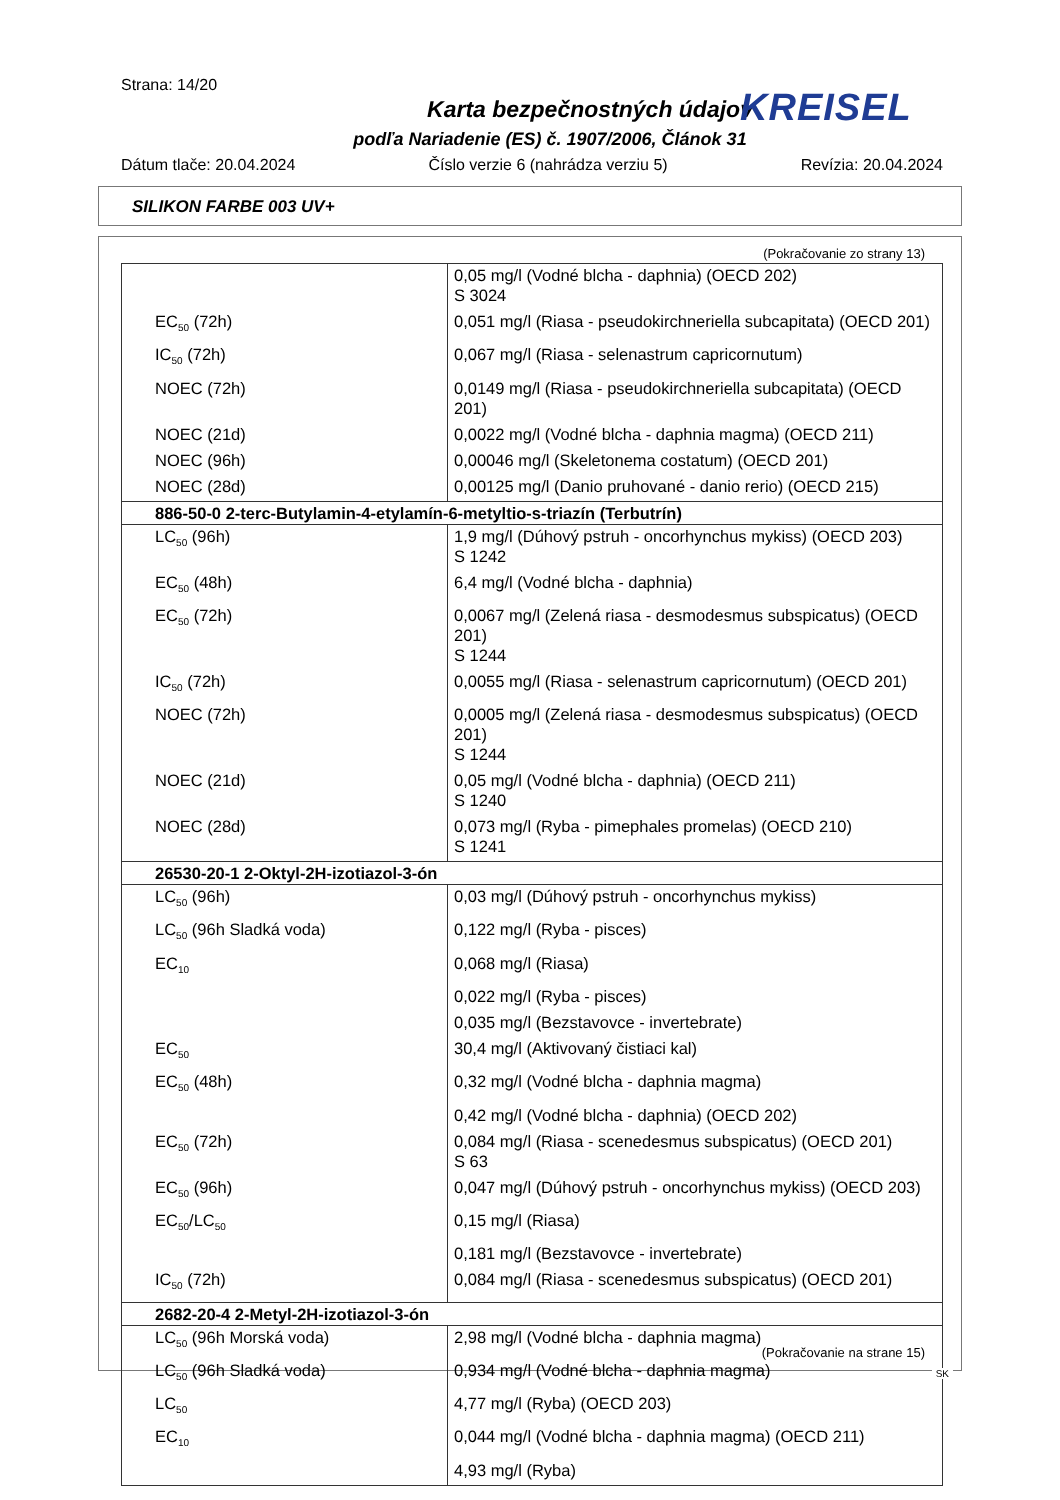Strana: 14/20
Karta bezpečnostných údajov
podľa Nariadenie (ES) č. 1907/2006, Článok 31
KREISEL
Dátum tlače: 20.04.2024 Číslo verzie 6 (nahrádza verziu 5) Revízia: 20.04.2024
SILIKON FARBE 003 UV+
(Pokračovanie zo strany 13)
| | 0,05 mg/l (Vodné blcha - daphnia) (OECD 202) S 3024 |
| EC<sub>50</sub> (72h) | 0,051 mg/l (Riasa - pseudokirchneriella subcapitata) (OECD 201) |
| IC<sub>50</sub> (72h) | 0,067 mg/l (Riasa - selenastrum capricornutum) |
| NOEC (72h) | 0,0149 mg/l (Riasa - pseudokirchneriella subcapitata) (OECD 201) |
| NOEC (21d) | 0,0022 mg/l (Vodné blcha - daphnia magma) (OECD 211) |
| NOEC (96h) | 0,00046 mg/l (Skeletonema costatum) (OECD 201) |
| NOEC (28d) | 0,00125 mg/l (Danio pruhované - danio rerio) (OECD 215) |
| 886-50-0 2-terc-Butylamin-4-etylamín-6-metyltio-s-triazín (Terbutrín) | |
| LC<sub>50</sub> (96h) | 1,9 mg/l (Dúhový pstruh - oncorhynchus mykiss) (OECD 203) S 1242 |
| EC<sub>50</sub> (48h) | 6,4 mg/l (Vodné blcha - daphnia) |
| EC<sub>50</sub> (72h) | 0,0067 mg/l (Zelená riasa - desmodesmus subspicatus) (OECD 201) S 1244 |
| IC<sub>50</sub> (72h) | 0,0055 mg/l (Riasa - selenastrum capricornutum) (OECD 201) |
| NOEC (72h) | 0,0005 mg/l (Zelená riasa - desmodesmus subspicatus) (OECD 201) S 1244 |
| NOEC (21d) | 0,05 mg/l (Vodné blcha - daphnia) (OECD 211) S 1240 |
| NOEC (28d) | 0,073 mg/l (Ryba - pimephales promelas) (OECD 210) S 1241 |
| 26530-20-1 2-Oktyl-2H-izotiazol-3-ón | |
| LC<sub>50</sub> (96h) | 0,03 mg/l (Dúhový pstruh - oncorhynchus mykiss) |
| LC<sub>50</sub> (96h Sladká voda) | 0,122 mg/l (Ryba - pisces) |
| EC<sub>10</sub> | 0,068 mg/l (Riasa) |
| | 0,022 mg/l (Ryba - pisces) |
| | 0,035 mg/l (Bezstavovce - invertebrate) |
| EC<sub>50</sub> | 30,4 mg/l (Aktivovaný čistiaci kal) |
| EC<sub>50</sub> (48h) | 0,32 mg/l (Vodné blcha - daphnia magma) |
| | 0,42 mg/l (Vodné blcha - daphnia) (OECD 202) |
| EC<sub>50</sub> (72h) | 0,084 mg/l (Riasa - scenedesmus subspicatus) (OECD 201) S 63 |
| EC<sub>50</sub> (96h) | 0,047 mg/l (Dúhový pstruh - oncorhynchus mykiss) (OECD 203) |
| EC<sub>50</sub>/LC<sub>50</sub> | 0,15 mg/l (Riasa) |
| | 0,181 mg/l (Bezstavovce - invertebrate) |
| IC<sub>50</sub> (72h) | 0,084 mg/l (Riasa - scenedesmus subspicatus) (OECD 201) |
| 2682-20-4 2-Metyl-2H-izotiazol-3-ón | |
| LC<sub>50</sub> (96h Morská voda) | 2,98 mg/l (Vodné blcha - daphnia magma) |
| LC<sub>50</sub> (96h Sladká voda) | 0,934 mg/l (Vodné blcha - daphnia magma) |
| LC<sub>50</sub> | 4,77 mg/l (Ryba) (OECD 203) |
| EC<sub>10</sub> | 0,044 mg/l (Vodné blcha - daphnia magma) (OECD 211) |
| | 4,93 mg/l (Ryba) |
(Pokračovanie na strane 15)
SK